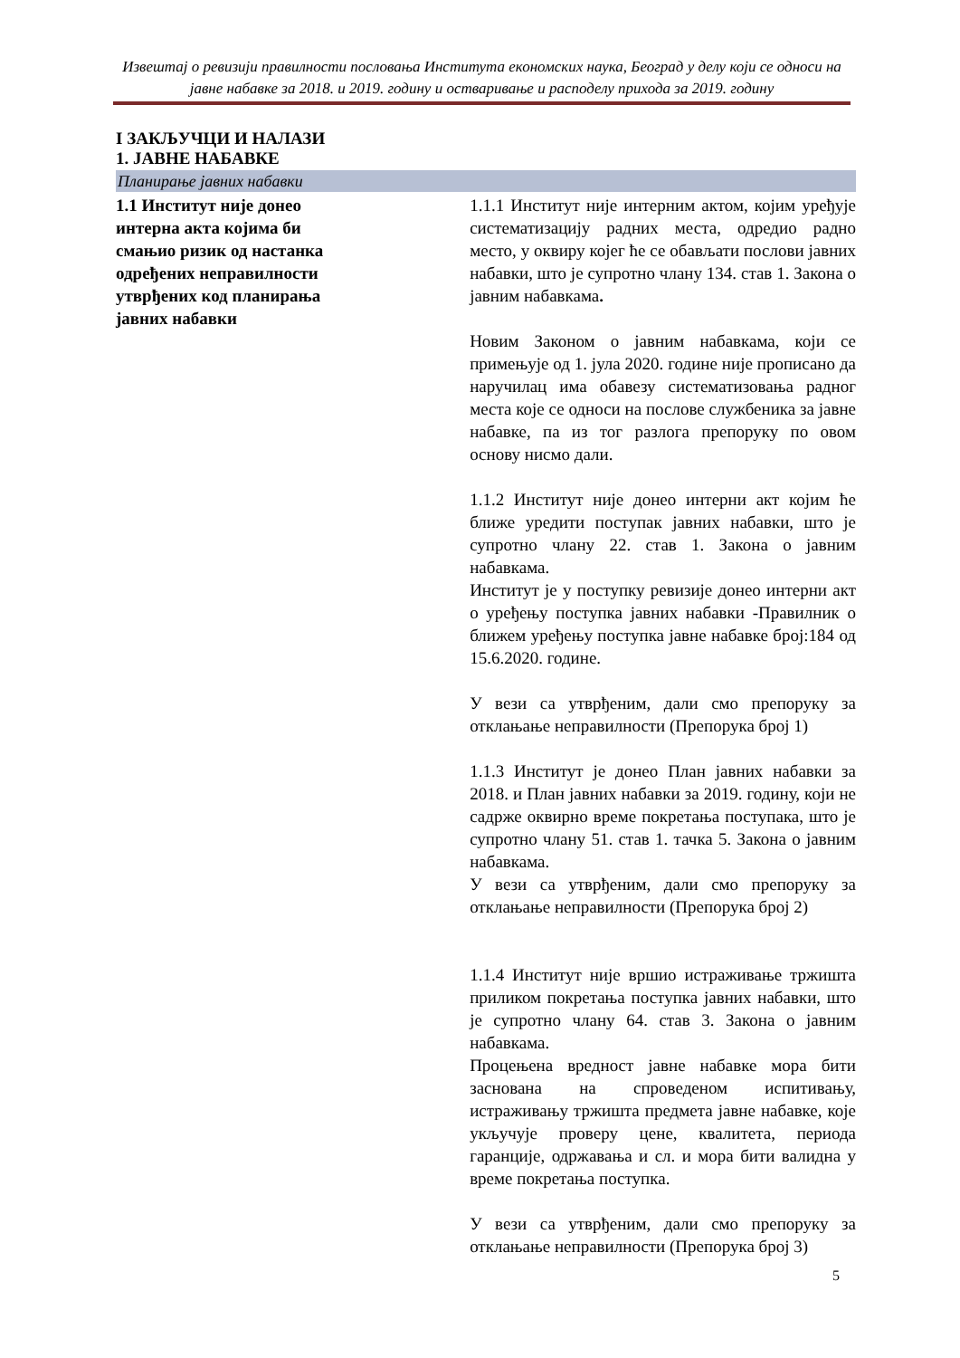Извештај о ревизији правилности пословања Института економских наука, Београд у делу који се односи на јавне набавке за 2018. и 2019. годину и остваривање и расподелу прихода за 2019. годину
I ЗАКЉУЧЦИ И НАЛАЗИ
1. ЈАВНЕ НАБАВКЕ
Планирање јавних набавки
1.1 Институт није донео интерна акта којима би смањио ризик од настанка одређених неправилности утврђених код планирања јавних набавки
1.1.1 Институт није интерним актом, којим уређује систематизацију радних места, одредио радно место, у оквиру којег ће се обављати послови јавних набавки, што је супротно члану 134. став 1. Закона о јавним набавкама.
Новим Законом о јавним набавкама, који се примењује од 1. јула 2020. године није прописано да наручилац има обавезу систематизовања радног места које се односи на послове службеника за јавне набавке, па из тог разлога препоруку по овом основу нисмо дали.
1.1.2 Институт није донео интерни акт којим ће ближе уредити поступак јавних набавки, што је супротно члану 22. став 1. Закона о јавним набавкама.
Институт је у поступку ревизије донео интерни акт о уређењу поступка јавних набавки -Правилник о ближем уређењу поступка јавне набавке број:184 од 15.6.2020. године.
У вези са утврђеним, дали смо препоруку за отклањање неправилности (Препорука број 1)
1.1.3 Институт је донео План јавних набавки за 2018. и План јавних набавки за 2019. годину, који не садрже оквирно време покретања поступака, што је супротно члану 51. став 1. тачка 5. Закона о јавним набавкама.
У вези са утврђеним, дали смо препоруку за отклањање неправилности (Препорука број 2)
1.1.4 Институт није вршио истраживање тржишта приликом покретања поступка јавних набавки, што је супротно члану 64. став 3. Закона о јавним набавкама.
Процењена вредност јавне набавке мора бити заснована на спроведеном испитивању, истраживању тржишта предмета јавне набавке, које укључује проверу цене, квалитета, периода гаранције, одржавања и сл. и мора бити валидна у време покретања поступка.
У вези са утврђеним, дали смо препоруку за отклањање неправилности (Препорука број 3)
5